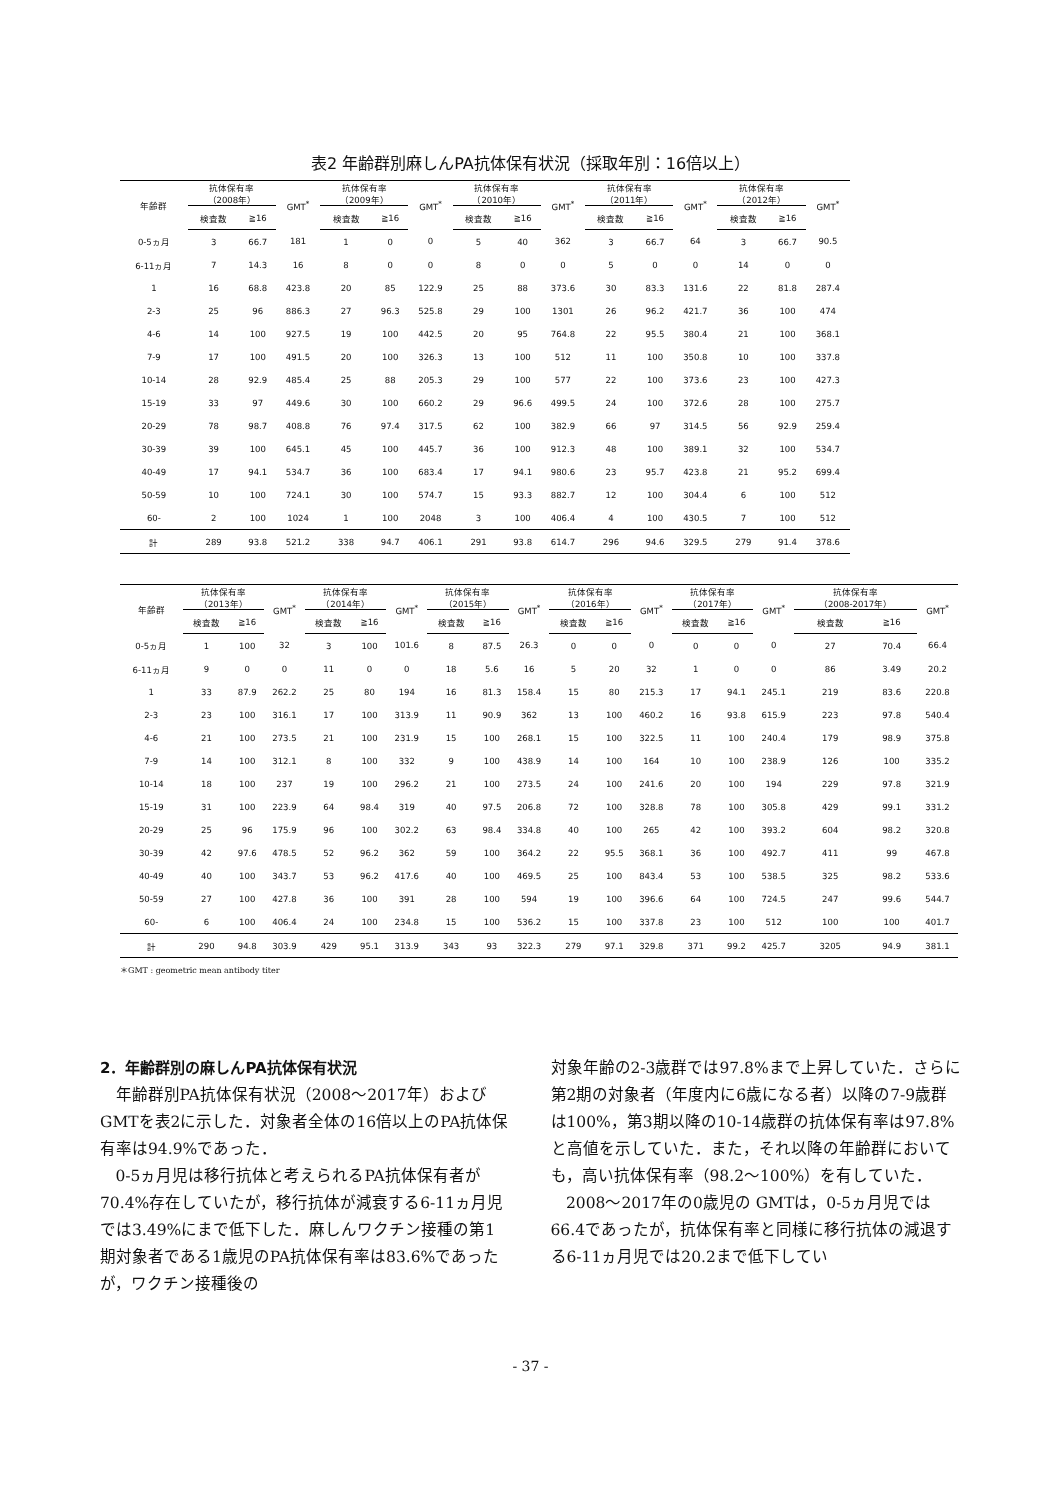表2 年齢群別麻しんPA抗体保有状況（採取年別：16倍以上）
| 年齢群 | 抗体保有率 （2008年） | | GMT<sup>*</sup> | 抗体保有率 （2009年） | | GMT<sup>*</sup> | 抗体保有率 （2010年） | | GMT<sup>*</sup> | 抗体保有率 （2011年） | | GMT<sup>*</sup> | 抗体保有率 （2012年） | | GMT<sup>*</sup> |
| --- | --- | --- | --- | --- | --- | --- | --- | --- | --- | --- | --- | --- | --- | --- | --- |
| | 検査数 | ≧16 | | 検査数 | ≧16 | | 検査数 | ≧16 | | 検査数 | ≧16 | | 検査数 | ≧16 | |
| 0-5ヵ月 | 3 | 66.7 | 181 | 1 | 0 | 0 | 5 | 40 | 362 | 3 | 66.7 | 64 | 3 | 66.7 | 90.5 |
| 6-11ヵ月 | 7 | 14.3 | 16 | 8 | 0 | 0 | 8 | 0 | 0 | 5 | 0 | 0 | 14 | 0 | 0 |
| 1 | 16 | 68.8 | 423.8 | 20 | 85 | 122.9 | 25 | 88 | 373.6 | 30 | 83.3 | 131.6 | 22 | 81.8 | 287.4 |
| 2-3 | 25 | 96 | 886.3 | 27 | 96.3 | 525.8 | 29 | 100 | 1301 | 26 | 96.2 | 421.7 | 36 | 100 | 474 |
| 4-6 | 14 | 100 | 927.5 | 19 | 100 | 442.5 | 20 | 95 | 764.8 | 22 | 95.5 | 380.4 | 21 | 100 | 368.1 |
| 7-9 | 17 | 100 | 491.5 | 20 | 100 | 326.3 | 13 | 100 | 512 | 11 | 100 | 350.8 | 10 | 100 | 337.8 |
| 10-14 | 28 | 92.9 | 485.4 | 25 | 88 | 205.3 | 29 | 100 | 577 | 22 | 100 | 373.6 | 23 | 100 | 427.3 |
| 15-19 | 33 | 97 | 449.6 | 30 | 100 | 660.2 | 29 | 96.6 | 499.5 | 24 | 100 | 372.6 | 28 | 100 | 275.7 |
| 20-29 | 78 | 98.7 | 408.8 | 76 | 97.4 | 317.5 | 62 | 100 | 382.9 | 66 | 97 | 314.5 | 56 | 92.9 | 259.4 |
| 30-39 | 39 | 100 | 645.1 | 45 | 100 | 445.7 | 36 | 100 | 912.3 | 48 | 100 | 389.1 | 32 | 100 | 534.7 |
| 40-49 | 17 | 94.1 | 534.7 | 36 | 100 | 683.4 | 17 | 94.1 | 980.6 | 23 | 95.7 | 423.8 | 21 | 95.2 | 699.4 |
| 50-59 | 10 | 100 | 724.1 | 30 | 100 | 574.7 | 15 | 93.3 | 882.7 | 12 | 100 | 304.4 | 6 | 100 | 512 |
| 60- | 2 | 100 | 1024 | 1 | 100 | 2048 | 3 | 100 | 406.4 | 4 | 100 | 430.5 | 7 | 100 | 512 |
| 計 | 289 | 93.8 | 521.2 | 338 | 94.7 | 406.1 | 291 | 93.8 | 614.7 | 296 | 94.6 | 329.5 | 279 | 91.4 | 378.6 |
| 年齢群 | 抗体保有率 （2013年） | | GMT<sup>*</sup> | 抗体保有率 （2014年） | | GMT<sup>*</sup> | 抗体保有率 （2015年） | | GMT<sup>*</sup> | 抗体保有率 （2016年） | | GMT<sup>*</sup> | 抗体保有率 （2017年） | | GMT<sup>*</sup> | 抗体保有率 （2008-2017年） | | GMT<sup>*</sup> |
| --- | --- | --- | --- | --- | --- | --- | --- | --- | --- | --- | --- | --- | --- | --- | --- | --- | --- | --- |
| | 検査数 | ≧16 | | 検査数 | ≧16 | | 検査数 | ≧16 | | 検査数 | ≧16 | | 検査数 | ≧16 | | 検査数 | ≧16 | |
| 0-5ヵ月 | 1 | 100 | 32 | 3 | 100 | 101.6 | 8 | 87.5 | 26.3 | 0 | 0 | 0 | 0 | 0 | 0 | 27 | 70.4 | 66.4 |
| 6-11ヵ月 | 9 | 0 | 0 | 11 | 0 | 0 | 18 | 5.6 | 16 | 5 | 20 | 32 | 1 | 0 | 0 | 86 | 3.49 | 20.2 |
| 1 | 33 | 87.9 | 262.2 | 25 | 80 | 194 | 16 | 81.3 | 158.4 | 15 | 80 | 215.3 | 17 | 94.1 | 245.1 | 219 | 83.6 | 220.8 |
| 2-3 | 23 | 100 | 316.1 | 17 | 100 | 313.9 | 11 | 90.9 | 362 | 13 | 100 | 460.2 | 16 | 93.8 | 615.9 | 223 | 97.8 | 540.4 |
| 4-6 | 21 | 100 | 273.5 | 21 | 100 | 231.9 | 15 | 100 | 268.1 | 15 | 100 | 322.5 | 11 | 100 | 240.4 | 179 | 98.9 | 375.8 |
| 7-9 | 14 | 100 | 312.1 | 8 | 100 | 332 | 9 | 100 | 438.9 | 14 | 100 | 164 | 10 | 100 | 238.9 | 126 | 100 | 335.2 |
| 10-14 | 18 | 100 | 237 | 19 | 100 | 296.2 | 21 | 100 | 273.5 | 24 | 100 | 241.6 | 20 | 100 | 194 | 229 | 97.8 | 321.9 |
| 15-19 | 31 | 100 | 223.9 | 64 | 98.4 | 319 | 40 | 97.5 | 206.8 | 72 | 100 | 328.8 | 78 | 100 | 305.8 | 429 | 99.1 | 331.2 |
| 20-29 | 25 | 96 | 175.9 | 96 | 100 | 302.2 | 63 | 98.4 | 334.8 | 40 | 100 | 265 | 42 | 100 | 393.2 | 604 | 98.2 | 320.8 |
| 30-39 | 42 | 97.6 | 478.5 | 52 | 96.2 | 362 | 59 | 100 | 364.2 | 22 | 95.5 | 368.1 | 36 | 100 | 492.7 | 411 | 99 | 467.8 |
| 40-49 | 40 | 100 | 343.7 | 53 | 96.2 | 417.6 | 40 | 100 | 469.5 | 25 | 100 | 843.4 | 53 | 100 | 538.5 | 325 | 98.2 | 533.6 |
| 50-59 | 27 | 100 | 427.8 | 36 | 100 | 391 | 28 | 100 | 594 | 19 | 100 | 396.6 | 64 | 100 | 724.5 | 247 | 99.6 | 544.7 |
| 60- | 6 | 100 | 406.4 | 24 | 100 | 234.8 | 15 | 100 | 536.2 | 15 | 100 | 337.8 | 23 | 100 | 512 | 100 | 100 | 401.7 |
| 計 | 290 | 94.8 | 303.9 | 429 | 95.1 | 313.9 | 343 | 93 | 322.3 | 279 | 97.1 | 329.8 | 371 | 99.2 | 425.7 | 3205 | 94.9 | 381.1 |
＊GMT : geometric mean antibody titer
2．年齢群別の麻しんPA抗体保有状況
年齢群別PA抗体保有状況（2008～2017年）およびGMTを表2に示した．対象者全体の16倍以上のPA抗体保有率は94.9%であった．
0-5ヵ月児は移行抗体と考えられるPA抗体保有者が70.4%存在していたが，移行抗体が減衰する6-11ヵ月児では3.49%にまで低下した．麻しんワクチン接種の第1期対象者である1歳児のPA抗体保有率は83.6%であったが，ワクチン接種後の
対象年齢の2-3歳群では97.8%まで上昇していた．さらに第2期の対象者（年度内に6歳になる者）以降の7-9歳群は100%，第3期以降の10-14歳群の抗体保有率は97.8%と高値を示していた．また，それ以降の年齢群においても，高い抗体保有率（98.2～100%）を有していた．
2008～2017年の0歳児の GMTは，0-5ヵ月児では66.4であったが，抗体保有率と同様に移行抗体の減退する6-11ヵ月児では20.2まで低下してい
- 37 -